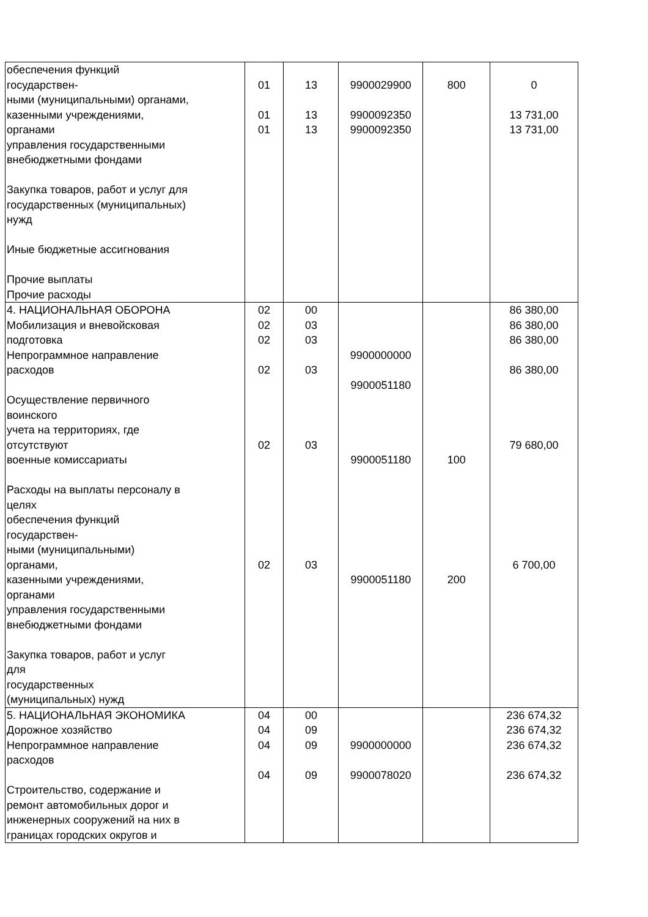| обеспечения функций государствен- ными (муниципальными) органами, казенными учреждениями, органами управления государственными внебюджетными фондами Закупка товаров, работ и услуг для государственных (муниципальных) нужд Иные бюджетные ассигнования Прочие выплаты Прочие расходы | 01 01 01 | 13 13 13 | 9900029900 9900092350 9900092350 | 800 | 0 13 731,00 13 731,00 |
| 4. НАЦИОНАЛЬНАЯ ОБОРОНА Мобилизация и вневойсковая подготовка Непрограммное направление расходов Осуществление первичного воинского учета на территориях, где отсутствуют военные комиссариаты Расходы на выплаты персоналу в целях обеспечения функций государствен- ными (муниципальными) органами, казенными учреждениями, органами управления государственными внебюджетными фондами Закупка товаров, работ и услуг для государственных (муниципальных) нужд | 02 02 02 02 02 02 | 00 03 03 03 03 03 | 9900000000 9900051180 9900051180 9900051180 | 100 200 | 86 380,00 86 380,00 86 380,00 86 380,00 79 680,00 6 700,00 |
| 5. НАЦИОНАЛЬНАЯ ЭКОНОМИКА Дорожное хозяйство Непрограммное направление расходов Строительство, содержание и ремонт автомобильных дорог и инженерных сооружений на них в границах городских округов и | 04 04 04 04 | 00 09 09 09 | 9900000000 9900078020 | | 236 674,32 236 674,32 236 674,32 236 674,32 |